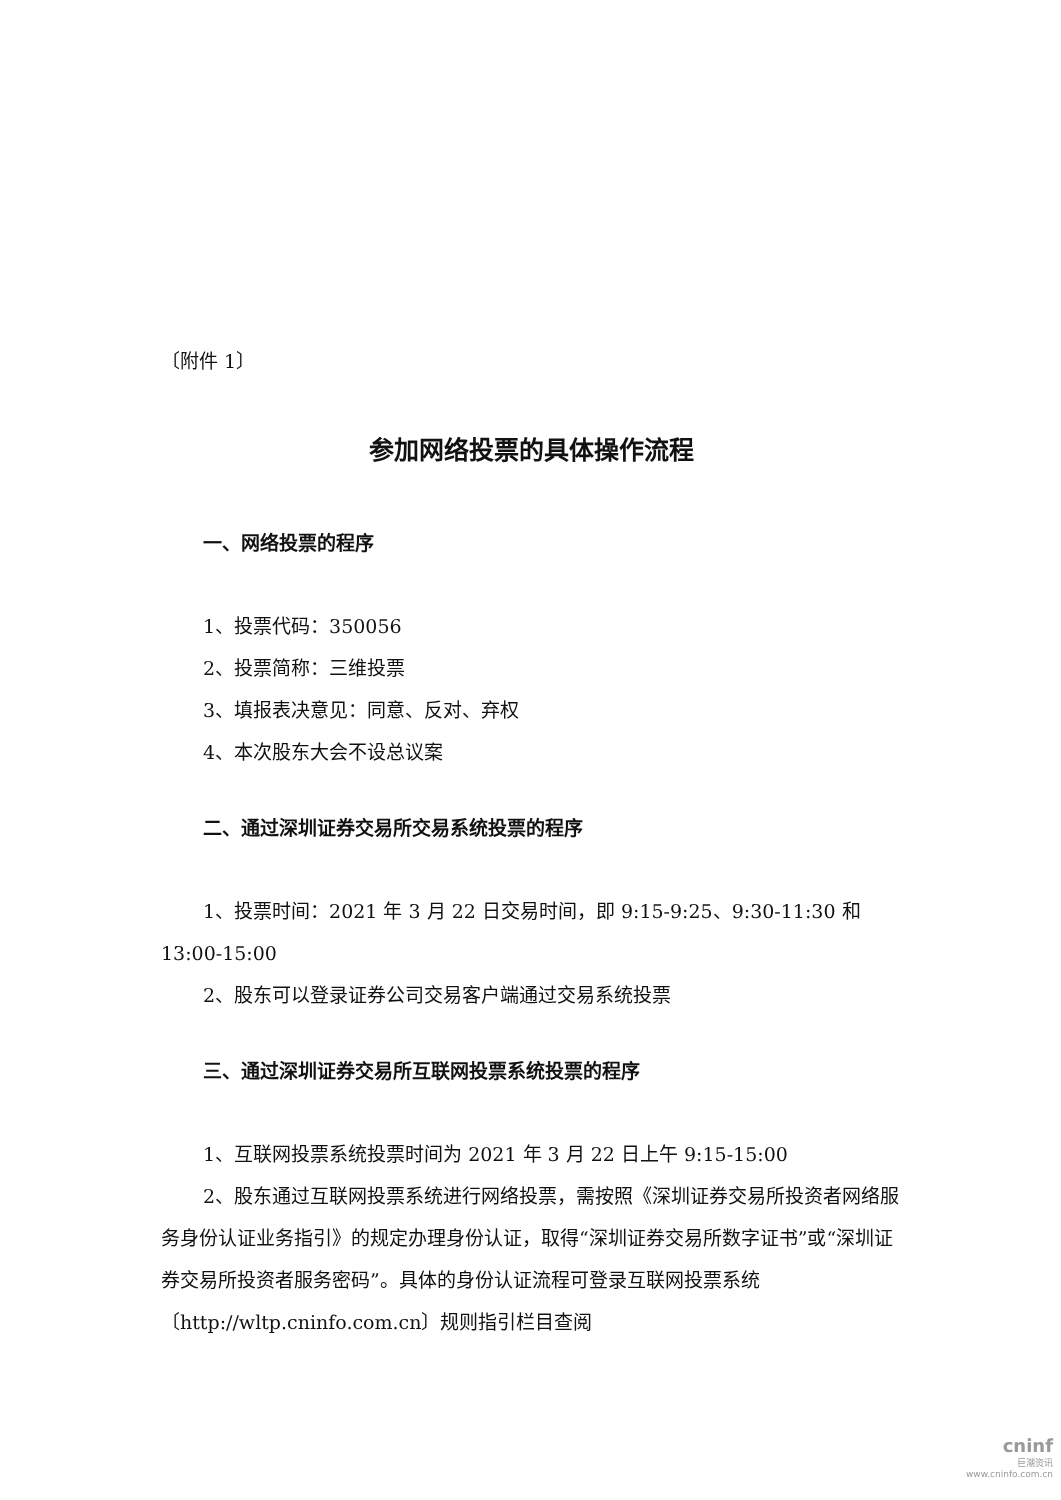〔附件 1〕
参加网络投票的具体操作流程
一、网络投票的程序
1、投票代码：350056
2、投票简称：三维投票
3、填报表决意见：同意、反对、弃权
4、本次股东大会不设总议案
二、通过深圳证券交易所交易系统投票的程序
1、投票时间：2021 年 3 月 22 日交易时间，即 9:15-9:25、9:30-11:30 和 13:00-15:00
2、股东可以登录证券公司交易客户端通过交易系统投票
三、通过深圳证券交易所互联网投票系统投票的程序
1、互联网投票系统投票时间为 2021 年 3 月 22 日上午 9:15-15:00
2、股东通过互联网投票系统进行网络投票，需按照《深圳证券交易所投资者网络服务身份认证业务指引》的规定办理身份认证，取得“深圳证券交易所数字证书”或“深圳证券交易所投资者服务密码”。具体的身份认证流程可登录互联网投票系统〔http://wltp.cninfo.com.cn〕规则指引栏目查阅
cninf
巨潮资讯
www.cninfo.com.cn